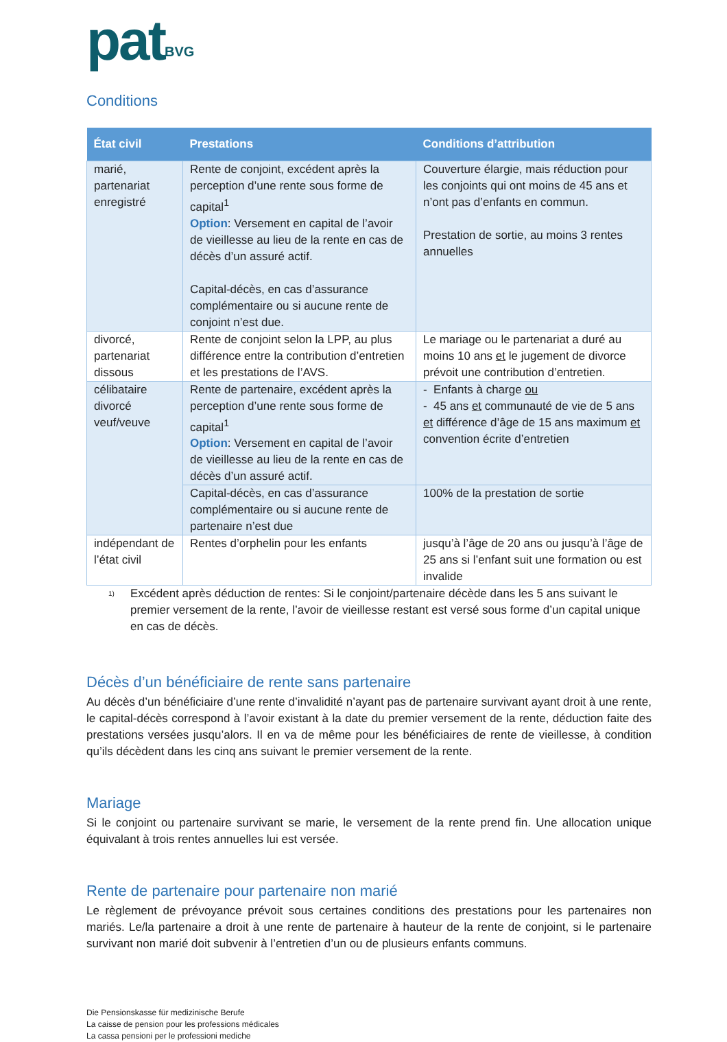pat<sup>BVG</sup>
Conditions
| État civil | Prestations | Conditions d’attribution |
| --- | --- | --- |
| marié, partenariat enregistré | Rente de conjoint, excédent après la perception d’une rente sous forme de capital<sup>1</sup> Option : Versement en capital de l’avoir de vieillesse au lieu de la rente en cas de décès d’un assuré actif. Capital-décès, en cas d’assurance complémentaire ou si aucune rente de conjoint n’est due. | Couverture élargie, mais réduction pour les conjoints qui ont moins de 45 ans et n’ont pas d’enfants en commun. Prestation de sortie, au moins 3 rentes annuelles |
| divorcé, partenariat dissous | Rente de conjoint selon la LPP, au plus différence entre la contribution d’entretien et les prestations de l’AVS. | Le mariage ou le partenariat a duré au moins 10 ans et le jugement de divorce prévoit une contribution d’entretien. |
| célibataire divorcé veuf/veuve | Rente de partenaire, excédent après la perception d’une rente sous forme de capital<sup>1</sup> Option : Versement en capital de l’avoir de vieillesse au lieu de la rente en cas de décès d’un assuré actif. | - Enfants à charge ou - 45 ans et communauté de vie de 5 ans et différence d’âge de 15 ans maximum et convention écrite d’entretien |
| | Capital-décès, en cas d’assurance complémentaire ou si aucune rente de partenaire n’est due | 100% de la prestation de sortie |
| indépendant de l’état civil | Rentes d’orphelin pour les enfants | jusqu’à l’âge de 20 ans ou jusqu’à l’âge de 25 ans si l’enfant suit une formation ou est invalide |
<sup>1)</sup> Excédent après déduction de rentes: Si le conjoint/partenaire décède dans les 5 ans suivant le premier versement de la rente, l’avoir de vieillesse restant est versé sous forme d’un capital unique en cas de décès.
Décès d’un bénéficiaire de rente sans partenaire
Au décès d’un bénéficiaire d’une rente d’invalidité n’ayant pas de partenaire survivant ayant droit à une rente, le capital-décès correspond à l’avoir existant à la date du premier versement de la rente, déduction faite des prestations versées jusqu’alors. Il en va de même pour les bénéficiaires de rente de vieillesse, à condition qu’ils décèdent dans les cinq ans suivant le premier versement de la rente.
Mariage
Si le conjoint ou partenaire survivant se marie, le versement de la rente prend fin. Une allocation unique équivalant à trois rentes annuelles lui est versée.
Rente de partenaire pour partenaire non marié
Le règlement de prévoyance prévoit sous certaines conditions des prestations pour les partenaires non mariés. Le/la partenaire a droit à une rente de partenaire à hauteur de la rente de conjoint, si le partenaire survivant non marié doit subvenir à l’entretien d’un ou de plusieurs enfants communs.
Die Pensionskasse für medizinische Berufe
La caisse de pension pour les professions médicales
La cassa pensioni per le professioni mediche